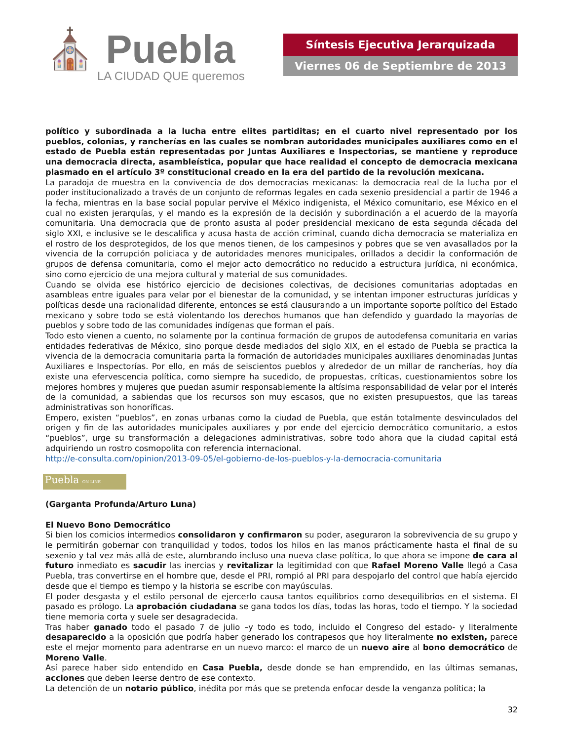⛪ Puebla
LA CIUDAD QUE queremos
Síntesis Ejecutiva Jerarquizada
Viernes 06 de Septiembre de 2013
político y subordinada a la lucha entre elites partiditas; en el cuarto nivel representado por los pueblos, colonias, y rancherías en las cuales se nombran autoridades municipales auxiliares como en el estado de Puebla están representadas por Juntas Auxiliares e Inspectorias, se mantiene y reproduce una democracia directa, asambleística, popular que hace realidad el concepto de democracia mexicana plasmado en el artículo 3º constitucional creado en la era del partido de la revolución mexicana.
La paradoja de muestra en la convivencia de dos democracias mexicanas: la democracia real de la lucha por el poder institucionalizado a través de un conjunto de reformas legales en cada sexenio presidencial a partir de 1946 a la fecha, mientras en la base social popular pervive el México indigenista, el México comunitario, ese México en el cual no existen jerarquías, y el mando es la expresión de la decisión y subordinación a el acuerdo de la mayoría comunitaria. Una democracia que de pronto asusta al poder presidencial mexicano de esta segunda década del siglo XXI, e inclusive se le descalifica y acusa hasta de acción criminal, cuando dicha democracia se materializa en el rostro de los desprotegidos, de los que menos tienen, de los campesinos y pobres que se ven avasallados por la vivencia de la corrupción policiaca y de autoridades menores municipales, orillados a decidir la conformación de grupos de defensa comunitaria, como el mejor acto democrático no reducido a estructura jurídica, ni económica, sino como ejercicio de una mejora cultural y material de sus comunidades.
Cuando se olvida ese histórico ejercicio de decisiones colectivas, de decisiones comunitarias adoptadas en asambleas entre iguales para velar por el bienestar de la comunidad, y se intentan imponer estructuras jurídicas y políticas desde una racionalidad diferente, entonces se está clausurando a un importante soporte político del Estado mexicano y sobre todo se está violentando los derechos humanos que han defendido y guardado la mayorías de pueblos y sobre todo de las comunidades indígenas que forman el país.
Todo esto vienen a cuento, no solamente por la continua formación de grupos de autodefensa comunitaria en varias entidades federativas de México, sino porque desde mediados del siglo XIX, en el estado de Puebla se practica la vivencia de la democracia comunitaria parta la formación de autoridades municipales auxiliares denominadas Juntas Auxiliares e Inspectorías. Por ello, en más de seiscientos pueblos y alrededor de un millar de rancherías, hoy día existe una efervescencia política, como siempre ha sucedido, de propuestas, críticas, cuestionamientos sobre los mejores hombres y mujeres que puedan asumir responsablemente la altísima responsabilidad de velar por el interés de la comunidad, a sabiendas que los recursos son muy escasos, que no existen presupuestos, que las tareas administrativas son honoríficas.
Empero, existen “pueblos”, en zonas urbanas como la ciudad de Puebla, que están totalmente desvinculados del origen y fin de las autoridades municipales auxiliares y por ende del ejercicio democrático comunitario, a estos “pueblos”, urge su transformación a delegaciones administrativas, sobre todo ahora que la ciudad capital está adquiriendo un rostro cosmopolita con referencia internacional.
http://e-consulta.com/opinion/2013-09-05/el-gobierno-de-los-pueblos-y-la-democracia-comunitaria
Puebla ON LINE
(Garganta Profunda/Arturo Luna)
El Nuevo Bono Democrático
Si bien los comicios intermedios consolidaron y confirmaron su poder, aseguraron la sobrevivencia de su grupo y le permitirán gobernar con tranquilidad y todos, todos los hilos en las manos prácticamente hasta el final de su sexenio y tal vez más allá de este, alumbrando incluso una nueva clase política, lo que ahora se impone de cara al futuro inmediato es sacudir las inercias y revitalizar la legitimidad con que Rafael Moreno Valle llegó a Casa Puebla, tras convertirse en el hombre que, desde el PRI, rompió al PRI para despojarlo del control que había ejercido desde que el tiempo es tiempo y la historia se escribe con mayúsculas.
El poder desgasta y el estilo personal de ejercerlo causa tantos equilibrios como desequilibrios en el sistema. El pasado es prólogo. La aprobación ciudadana se gana todos los días, todas las horas, todo el tiempo. Y la sociedad tiene memoria corta y suele ser desagradecida.
Tras haber ganado todo el pasado 7 de julio –y todo es todo, incluido el Congreso del estado- y literalmente desaparecido a la oposición que podría haber generado los contrapesos que hoy literalmente no existen, parece este el mejor momento para adentrarse en un nuevo marco: el marco de un nuevo aire al bono democrático de Moreno Valle.
Así parece haber sido entendido en Casa Puebla, desde donde se han emprendido, en las últimas semanas, acciones que deben leerse dentro de ese contexto.
La detención de un notario público, inédita por más que se pretenda enfocar desde la venganza política; la
32